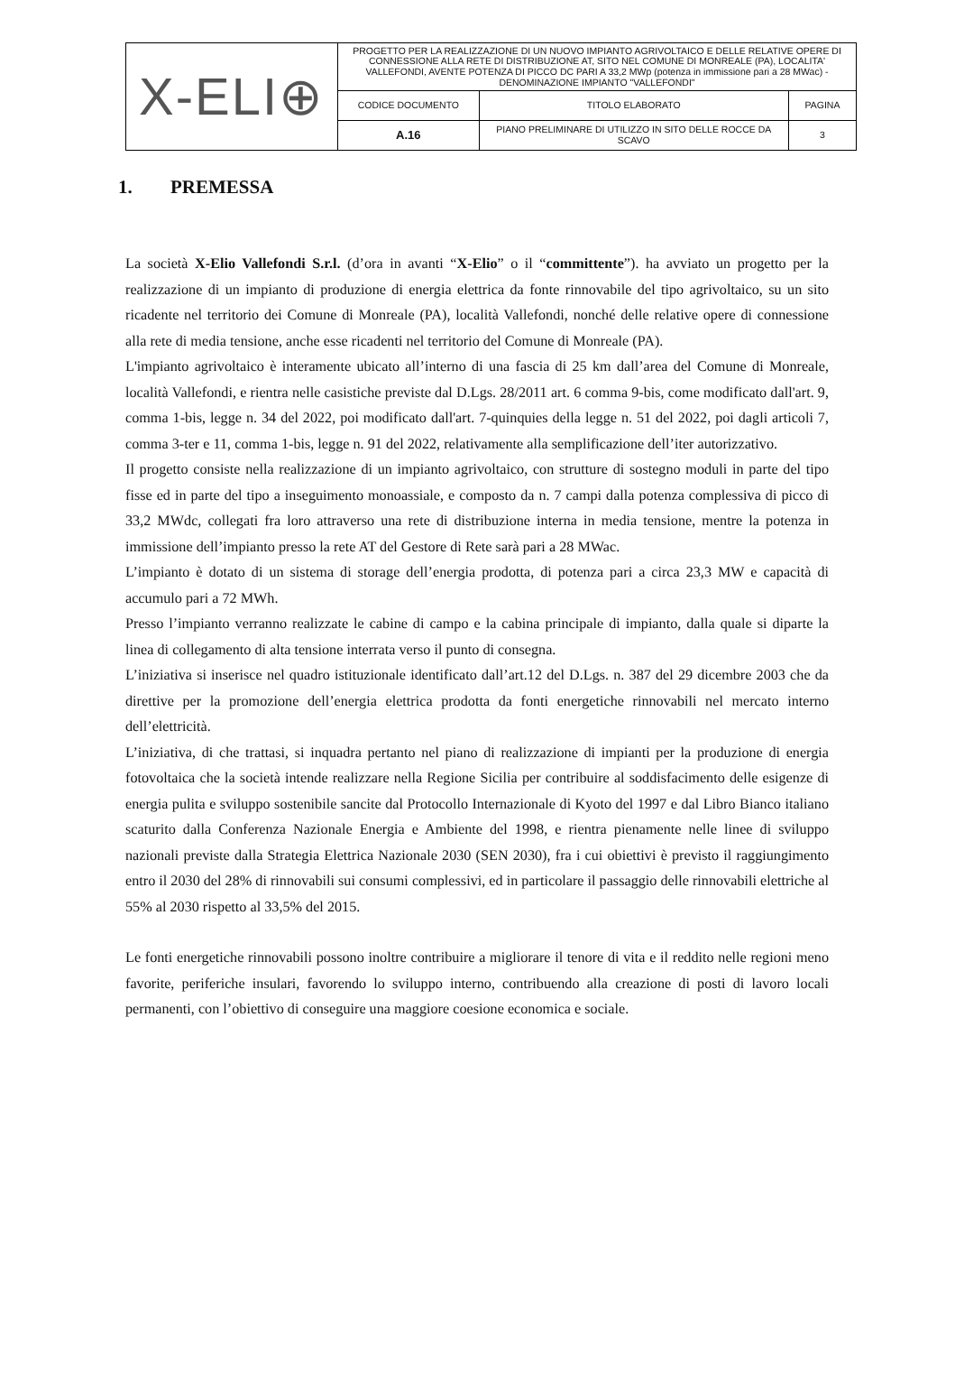| X-ELI⊕ | PROGETTO PER LA REALIZZAZIONE DI UN NUOVO IMPIANTO AGRIVOLTAICO E DELLE RELATIVE OPERE DI CONNESSIONE ALLA RETE DI DISTRIBUZIONE AT, SITO NEL COMUNE DI MONREALE (PA), LOCALITA' VALLEFONDI, AVENTE POTENZA DI PICCO DC PARI A 33,2 MWp (potenza in immissione pari a 28 MWac) - DENOMINAZIONE IMPIANTO "VALLEFONDI" | | |
| | CODICE DOCUMENTO | TITOLO ELABORATO | PAGINA |
| | A.16 | PIANO PRELIMINARE DI UTILIZZO IN SITO DELLE ROCCE DA SCAVO | 3 |
1. PREMESSA
La società X-Elio Vallefondi S.r.l. (d’ora in avanti “X-Elio” o il “committente”). ha avviato un progetto per la realizzazione di un impianto di produzione di energia elettrica da fonte rinnovabile del tipo agrivoltaico, su un sito ricadente nel territorio dei Comune di Monreale (PA), località Vallefondi, nonché delle relative opere di connessione alla rete di media tensione, anche esse ricadenti nel territorio del Comune di Monreale (PA).
L'impianto agrivoltaico è interamente ubicato all’interno di una fascia di 25 km dall’area del Comune di Monreale, località Vallefondi, e rientra nelle casistiche previste dal D.Lgs. 28/2011 art. 6 comma 9-bis, come modificato dall'art. 9, comma 1-bis, legge n. 34 del 2022, poi modificato dall'art. 7-quinquies della legge n. 51 del 2022, poi dagli articoli 7, comma 3-ter e 11, comma 1-bis, legge n. 91 del 2022, relativamente alla semplificazione dell’iter autorizzativo.
Il progetto consiste nella realizzazione di un impianto agrivoltaico, con strutture di sostegno moduli in parte del tipo fisse ed in parte del tipo a inseguimento monoassiale, e composto da n. 7 campi dalla potenza complessiva di picco di 33,2 MWdc, collegati fra loro attraverso una rete di distribuzione interna in media tensione, mentre la potenza in immissione dell’impianto presso la rete AT del Gestore di Rete sarà pari a 28 MWac.
L’impianto è dotato di un sistema di storage dell’energia prodotta, di potenza pari a circa 23,3 MW e capacità di accumulo pari a 72 MWh.
Presso l’impianto verranno realizzate le cabine di campo e la cabina principale di impianto, dalla quale si diparte la linea di collegamento di alta tensione interrata verso il punto di consegna.
L’iniziativa si inserisce nel quadro istituzionale identificato dall’art.12 del D.Lgs. n. 387 del 29 dicembre 2003 che da direttive per la promozione dell’energia elettrica prodotta da fonti energetiche rinnovabili nel mercato interno dell’elettricità.
L’iniziativa, di che trattasi, si inquadra pertanto nel piano di realizzazione di impianti per la produzione di energia fotovoltaica che la società intende realizzare nella Regione Sicilia per contribuire al soddisfacimento delle esigenze di energia pulita e sviluppo sostenibile sancite dal Protocollo Internazionale di Kyoto del 1997 e dal Libro Bianco italiano scaturito dalla Conferenza Nazionale Energia e Ambiente del 1998, e rientra pienamente nelle linee di sviluppo nazionali previste dalla Strategia Elettrica Nazionale 2030 (SEN 2030), fra i cui obiettivi è previsto il raggiungimento entro il 2030 del 28% di rinnovabili sui consumi complessivi, ed in particolare il passaggio delle rinnovabili elettriche al 55% al 2030 rispetto al 33,5% del 2015.
Le fonti energetiche rinnovabili possono inoltre contribuire a migliorare il tenore di vita e il reddito nelle regioni meno favorite, periferiche insulari, favorendo lo sviluppo interno, contribuendo alla creazione di posti di lavoro locali permanenti, con l’obiettivo di conseguire una maggiore coesione economica e sociale.